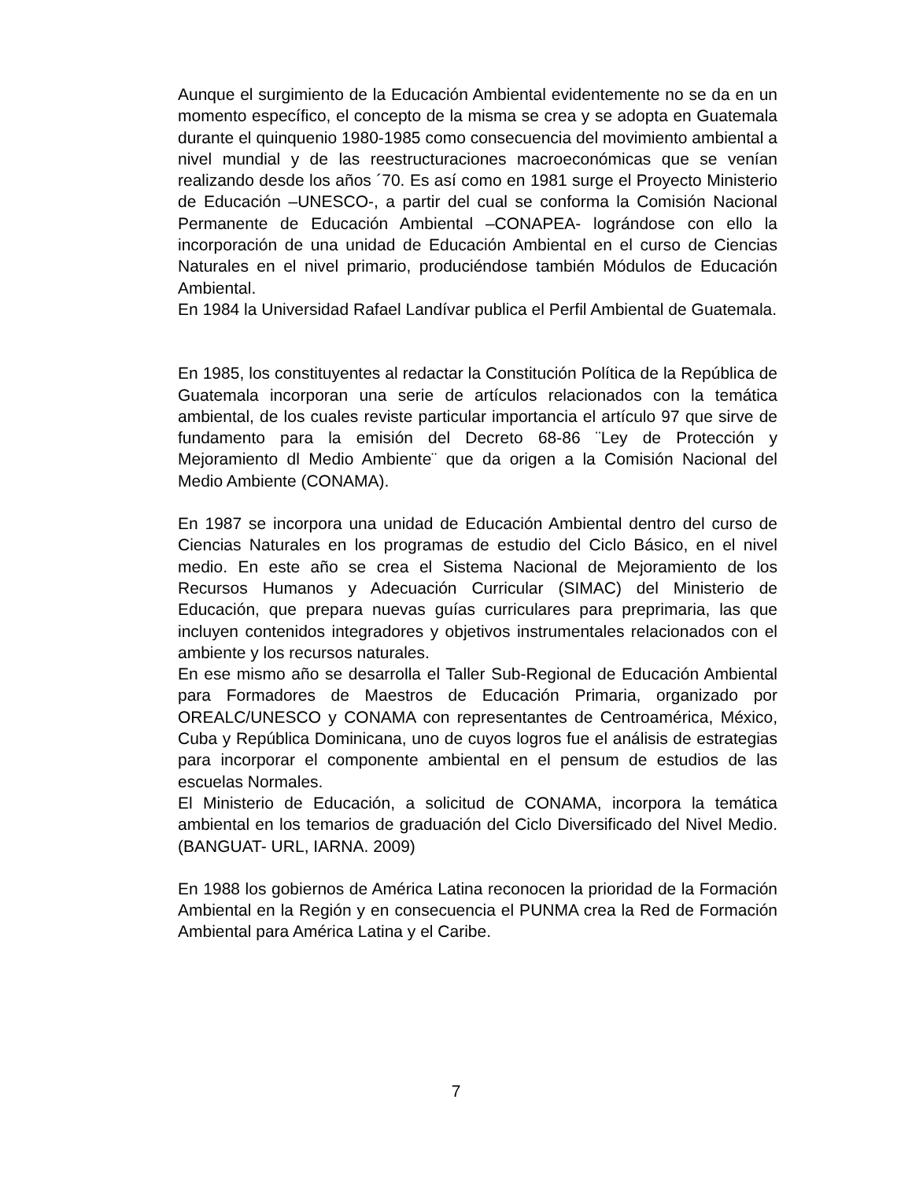Aunque el surgimiento de la Educación Ambiental evidentemente no se da en un momento específico, el concepto de la misma se crea y se adopta en Guatemala durante el quinquenio 1980-1985 como consecuencia del movimiento ambiental a nivel mundial y de las reestructuraciones macroeconómicas que se venían realizando desde los años ´70. Es así como en 1981 surge el Proyecto Ministerio de Educación –UNESCO-, a partir del cual se conforma la Comisión Nacional Permanente de Educación Ambiental –CONAPEA- lográndose con ello la incorporación de una unidad de Educación Ambiental en el curso de Ciencias Naturales en el nivel primario, produciéndose también Módulos de Educación Ambiental.
En 1984 la Universidad Rafael Landívar publica el Perfil Ambiental de Guatemala.
En 1985, los constituyentes al redactar la Constitución Política de la República de Guatemala incorporan una serie de artículos relacionados con la temática ambiental, de los cuales reviste particular importancia el artículo 97 que sirve de fundamento para la emisión del Decreto 68-86 ¨Ley de Protección y Mejoramiento dl Medio Ambiente¨ que da origen a la Comisión Nacional del Medio Ambiente (CONAMA).
En 1987 se incorpora una unidad de Educación Ambiental dentro del curso de Ciencias Naturales en los programas de estudio del Ciclo Básico, en el nivel medio. En este año se crea el Sistema Nacional de Mejoramiento de los Recursos Humanos y Adecuación Curricular (SIMAC) del Ministerio de Educación, que prepara nuevas guías curriculares para preprimaria, las que incluyen contenidos integradores y objetivos instrumentales relacionados con el ambiente y los recursos naturales.
En ese mismo año se desarrolla el Taller Sub-Regional de Educación Ambiental para Formadores de Maestros de Educación Primaria, organizado por OREALC/UNESCO y CONAMA con representantes de Centroamérica, México, Cuba y República Dominicana, uno de cuyos logros fue el análisis de estrategias para incorporar el componente ambiental en el pensum de estudios de las escuelas Normales.
El Ministerio de Educación, a solicitud de CONAMA, incorpora la temática ambiental en los temarios de graduación del Ciclo Diversificado del Nivel Medio. (BANGUAT- URL, IARNA. 2009)
En 1988 los gobiernos de América Latina reconocen la prioridad de la Formación Ambiental en la Región y en consecuencia el PUNMA crea la Red de Formación Ambiental para América Latina y el Caribe.
7